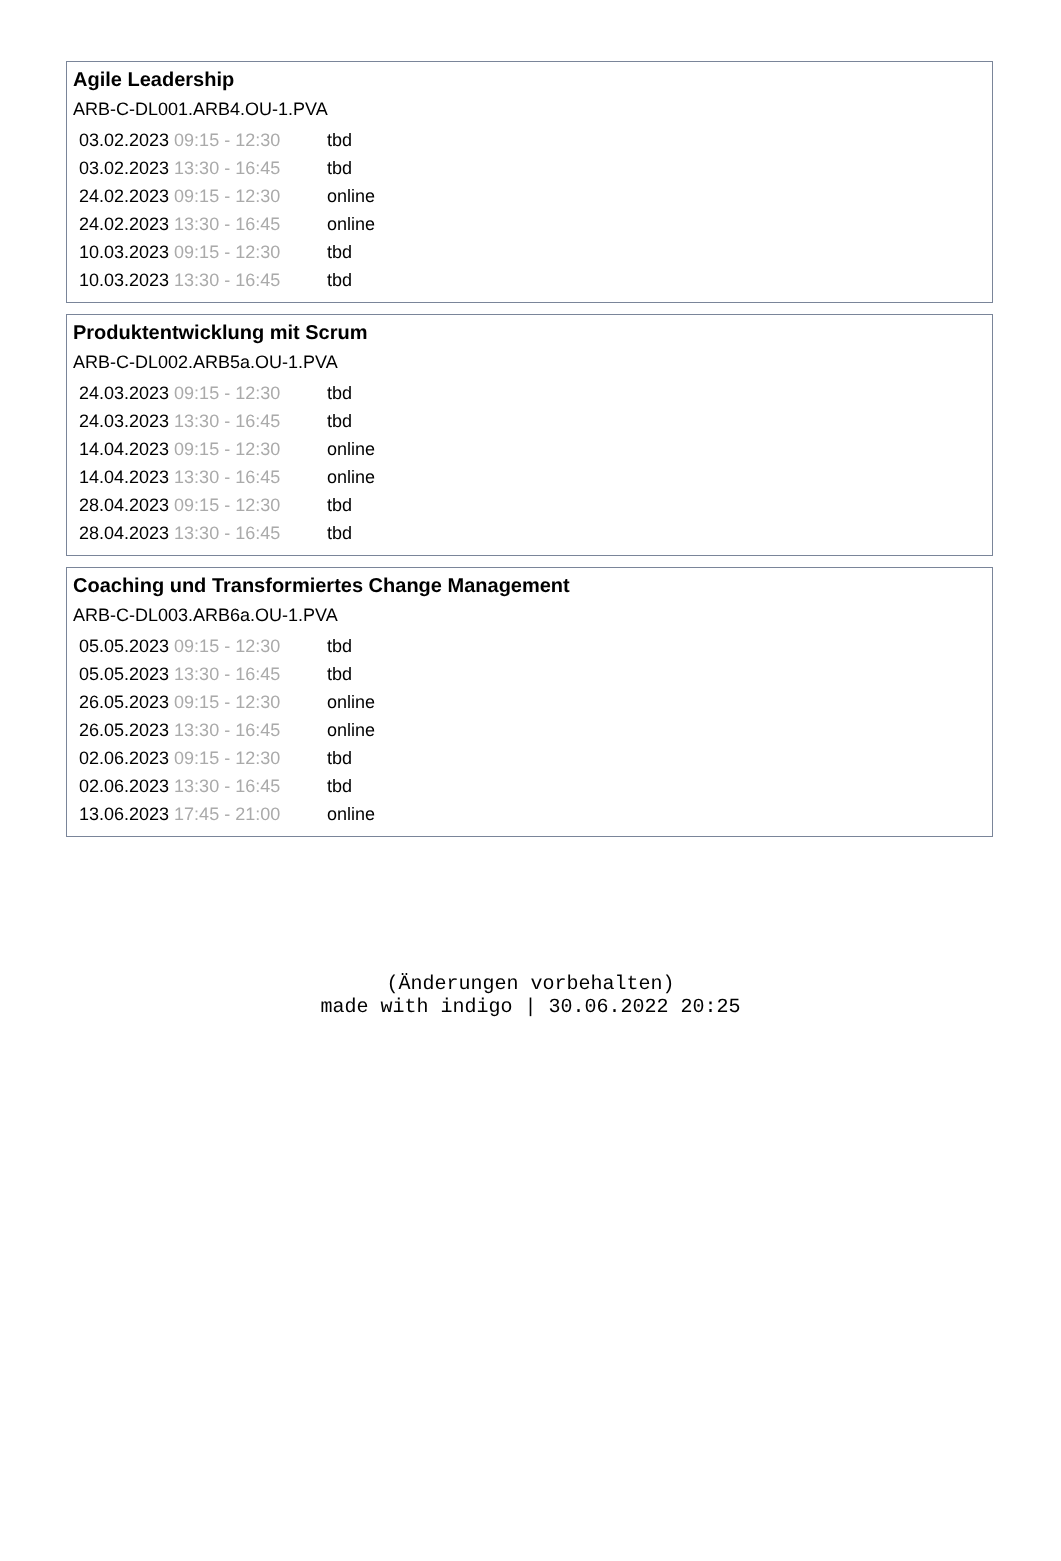Agile Leadership
ARB-C-DL001.ARB4.OU-1.PVA
| 03.02.2023 09:15 - 12:30 | tbd |
| 03.02.2023 13:30 - 16:45 | tbd |
| 24.02.2023 09:15 - 12:30 | online |
| 24.02.2023 13:30 - 16:45 | online |
| 10.03.2023 09:15 - 12:30 | tbd |
| 10.03.2023 13:30 - 16:45 | tbd |
Produktentwicklung mit Scrum
ARB-C-DL002.ARB5a.OU-1.PVA
| 24.03.2023 09:15 - 12:30 | tbd |
| 24.03.2023 13:30 - 16:45 | tbd |
| 14.04.2023 09:15 - 12:30 | online |
| 14.04.2023 13:30 - 16:45 | online |
| 28.04.2023 09:15 - 12:30 | tbd |
| 28.04.2023 13:30 - 16:45 | tbd |
Coaching und Transformiertes Change Management
ARB-C-DL003.ARB6a.OU-1.PVA
| 05.05.2023 09:15 - 12:30 | tbd |
| 05.05.2023 13:30 - 16:45 | tbd |
| 26.05.2023 09:15 - 12:30 | online |
| 26.05.2023 13:30 - 16:45 | online |
| 02.06.2023 09:15 - 12:30 | tbd |
| 02.06.2023 13:30 - 16:45 | tbd |
| 13.06.2023 17:45 - 21:00 | online |
(Änderungen vorbehalten)
made with indigo | 30.06.2022 20:25